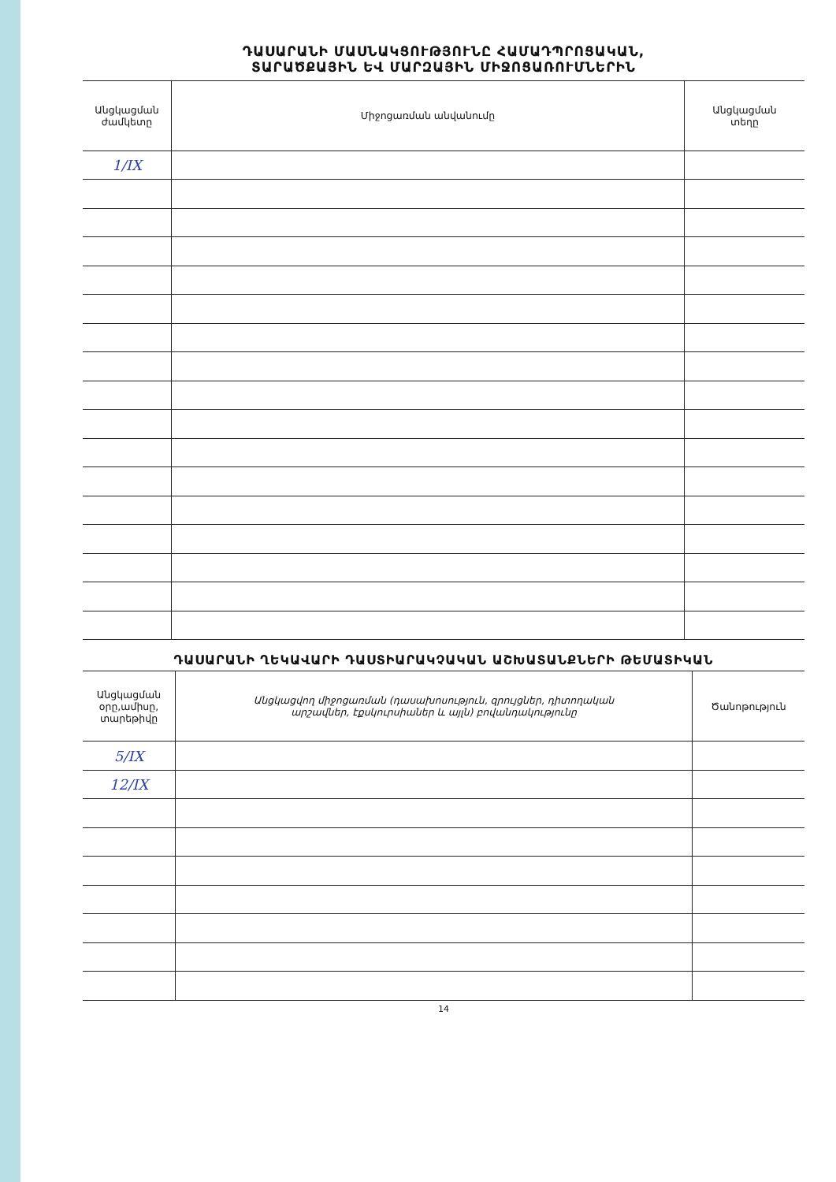ԴԱՍԱՐԱՆԻ ՄԱՍՆԱԿՑՈՒԹՅՈՒՆԸ ՀԱՄԱԴՊՐՈՑԱԿԱՆ,
ՏԱՐԱԾՔԱՅԻՆ ԵՎ ՄԱՐԶԱՅԻՆ ՄԻՋՈՑԱՌՈՒՄՆԵՐԻՆ
| Անցկացման ժամկետը | Միջոցառման անվանումը | Անցկացման տեղը |
| --- | --- | --- |
| 1/IX | | |
ԴԱՍԱՐԱՆԻ ՂԵԿԱՎԱՐԻ ԴԱՍՏԻԱՐԱԿՉԱԿԱՆ ԱՇԽԱՏԱՆՔՆԵՐԻ ԹԵՄԱՏԻԿԱՆ
| Անցկացման օրը,ամիսը, տարեթիվը | Անցկացվող միջոցառման (դասախոսություն, զրույցներ, դիտողական արշավներ, էքսկուրսիաներ և այլն) բովանդակությունը | Ծանոթություն |
| --- | --- | --- |
| 5/IX | | |
| 12/IX | | |
14